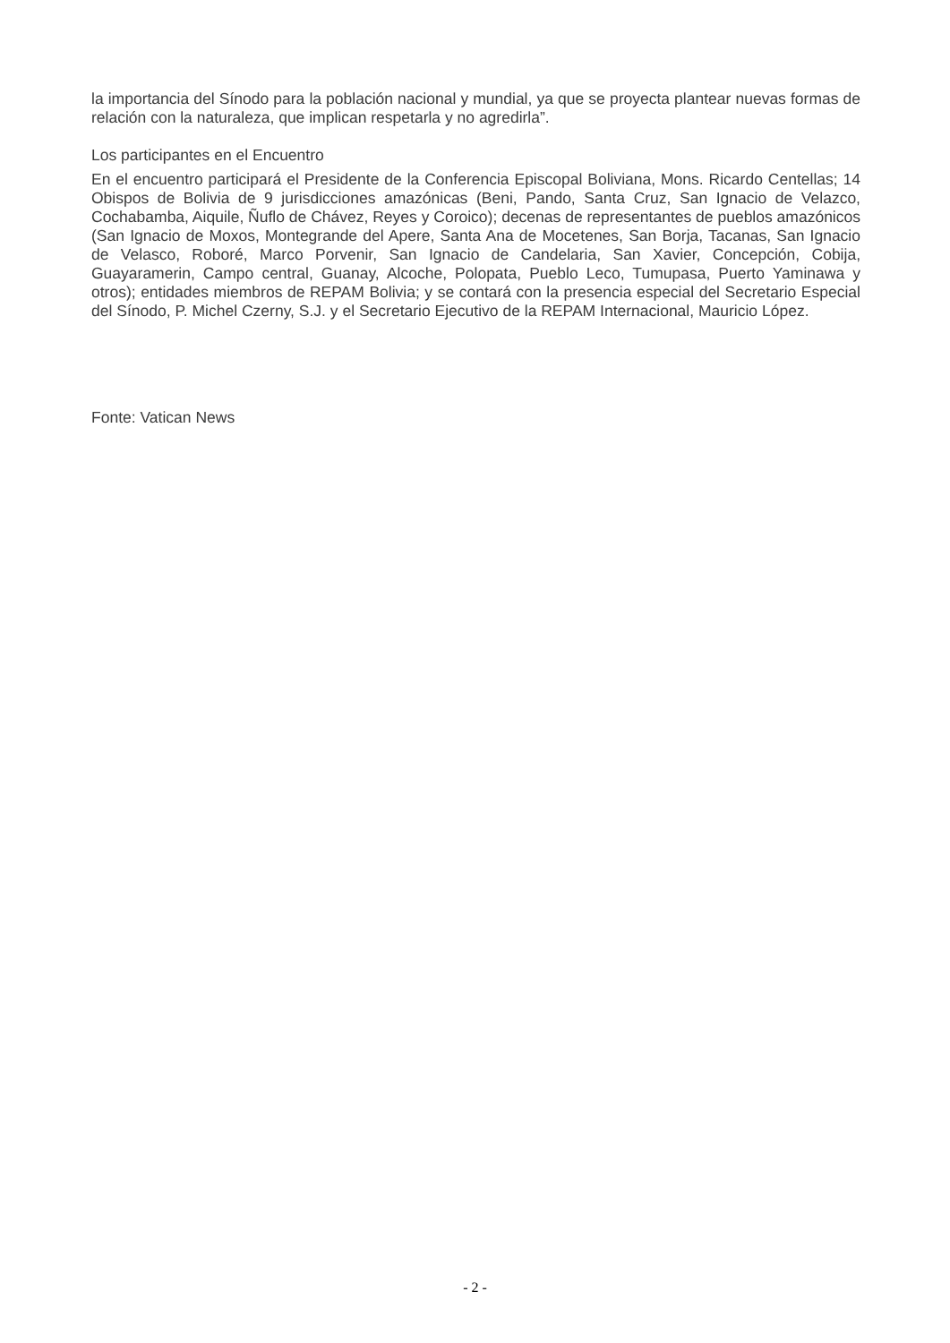la importancia del Sínodo para la población nacional y mundial, ya que se proyecta plantear nuevas formas de relación con la naturaleza, que implican respetarla y no agredirla”.
Los participantes en el Encuentro
En el encuentro participará el Presidente de la Conferencia Episcopal Boliviana, Mons. Ricardo Centellas; 14 Obispos de Bolivia de 9 jurisdicciones amazónicas (Beni, Pando, Santa Cruz, San Ignacio de Velazco, Cochabamba, Aiquile, Ñuflo de Chávez, Reyes y Coroico); decenas de representantes de pueblos amazónicos (San Ignacio de Moxos, Montegrande del Apere, Santa Ana de Mocetenes, San Borja, Tacanas, San Ignacio de Velasco, Roboré, Marco Porvenir, San Ignacio de Candelaria, San Xavier, Concepción, Cobija, Guayaramerin, Campo central, Guanay, Alcoche, Polopata, Pueblo Leco, Tumupasa, Puerto Yaminawa y otros); entidades miembros de REPAM Bolivia; y se contará con la presencia especial del Secretario Especial del Sínodo, P. Michel Czerny, S.J. y el Secretario Ejecutivo de la REPAM Internacional, Mauricio López.
Fonte: Vatican News
- 2 -